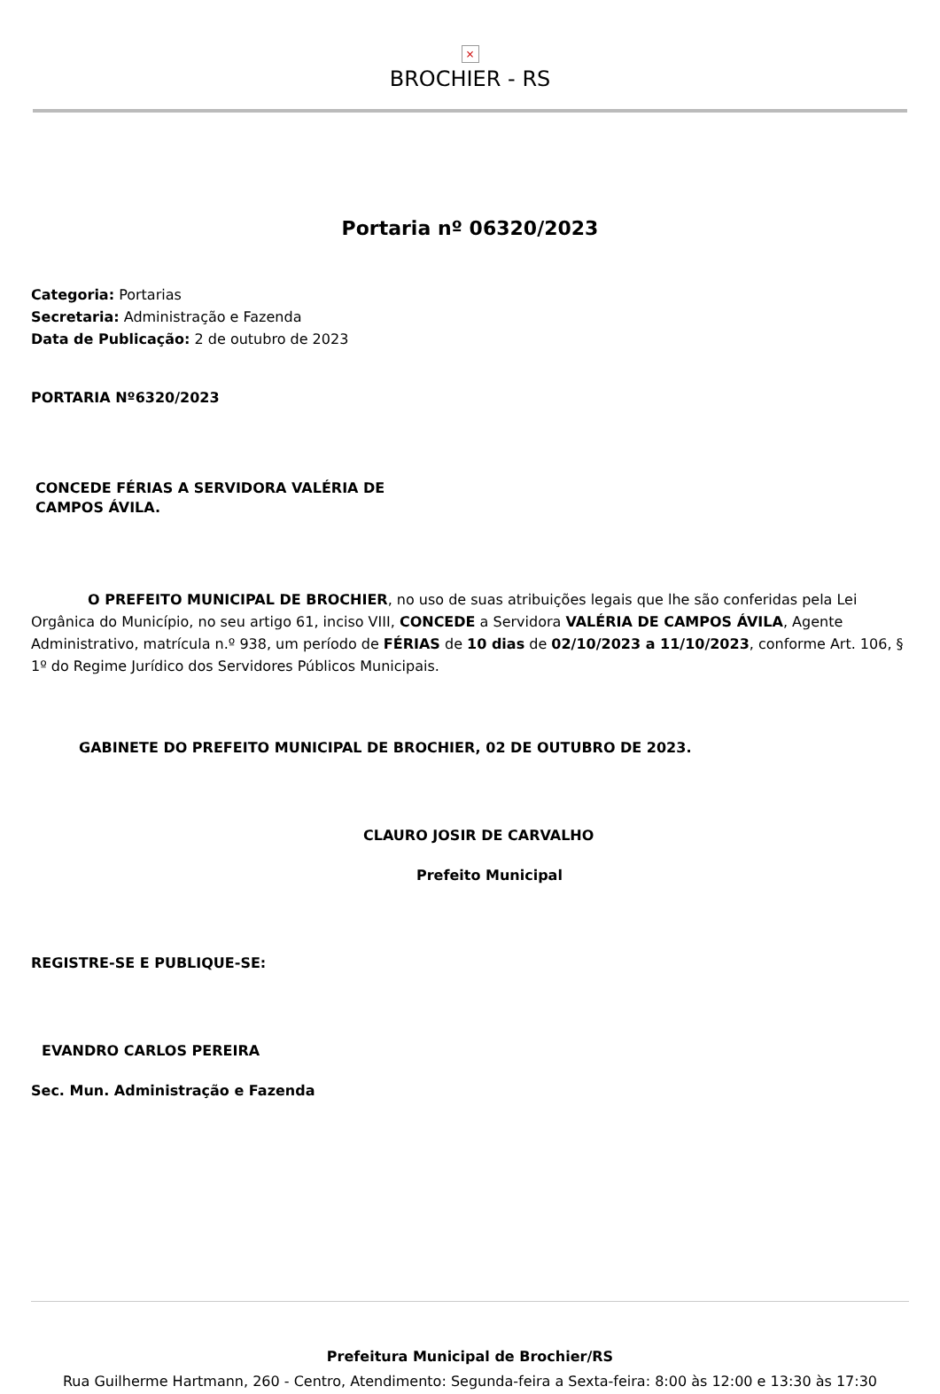×
BROCHIER - RS
Portaria nº 06320/2023
Categoria: Portarias
Secretaria: Administração e Fazenda
Data de Publicação: 2 de outubro de 2023
PORTARIA Nº6320/2023
CONCEDE FÉRIAS A SERVIDORA VALÉRIA DE CAMPOS ÁVILA.
O PREFEITO MUNICIPAL DE BROCHIER, no uso de suas atribuições legais que lhe são conferidas pela Lei Orgânica do Município, no seu artigo 61, inciso VIII, CONCEDE a Servidora VALÉRIA DE CAMPOS ÁVILA, Agente Administrativo, matrícula n.º 938, um período de FÉRIAS de 10 dias de 02/10/2023 a 11/10/2023, conforme Art. 106, § 1º do Regime Jurídico dos Servidores Públicos Municipais.
GABINETE DO PREFEITO MUNICIPAL DE BROCHIER, 02 DE OUTUBRO DE 2023.
CLAURO JOSIR DE CARVALHO
Prefeito Municipal
REGISTRE-SE E PUBLIQUE-SE:
EVANDRO CARLOS PEREIRA
Sec. Mun. Administração e Fazenda
Prefeitura Municipal de Brochier/RS
Rua Guilherme Hartmann, 260 - Centro, Atendimento: Segunda-feira a Sexta-feira: 8:00 às 12:00 e 13:30 às 17:30